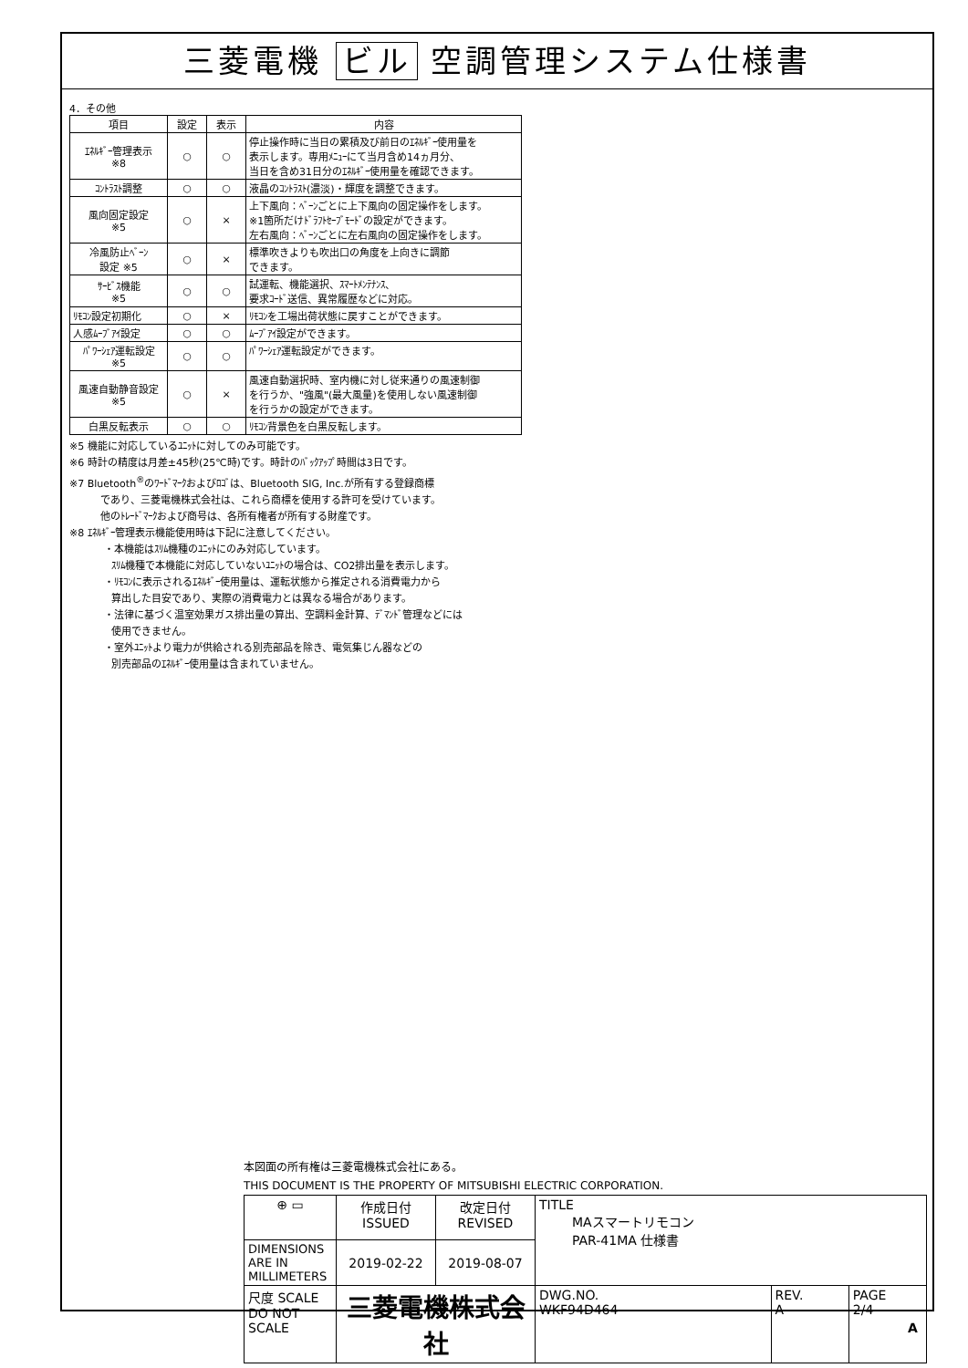三菱電機 ビル 空調管理システム仕様書
4．その他
| 項目 | 設定 | 表示 | 内容 |
| --- | --- | --- | --- |
| ｴﾈﾙｷﾞｰ管理表示 ※8 | ○ | ○ | 停止操作時に当日の累積及び前日のｴﾈﾙｷﾞｰ使用量を 表示します。専用ﾒﾆｭｰにて当月含め14ヵ月分、 当日を含め31日分のｴﾈﾙｷﾞｰ使用量を確認できます。 |
| ｺﾝﾄﾗｽﾄ調整 | ○ | ○ | 液晶のｺﾝﾄﾗｽﾄ(濃淡)・輝度を調整できます。 |
| 風向固定設定 ※5 | ○ | × | 上下風向：ﾍﾞｰﾝごとに上下風向の固定操作をします。 ※1箇所だけﾄﾞﾗﾌﾄｾｰﾌﾞﾓｰﾄﾞの設定ができます。 左右風向：ﾍﾞｰﾝごとに左右風向の固定操作をします。 |
| 冷風防止ﾍﾞｰﾝ 設定 ※5 | ○ | × | 標準吹きよりも吹出口の角度を上向きに調節 できます。 |
| ｻｰﾋﾞｽ機能 ※5 | ○ | ○ | 試運転、機能選択、ｽﾏｰﾄﾒﾝﾃﾅﾝｽ、 要求ｺｰﾄﾞ送信、異常履歴などに対応。 |
| ﾘﾓｺﾝ設定初期化 | ○ | × | ﾘﾓｺﾝを工場出荷状態に戻すことができます。 |
| 人感ﾑｰﾌﾞｱｲ設定 | ○ | ○ | ﾑｰﾌﾞｱｲ設定ができます。 |
| ﾊﾟﾜｰｼｪｱ運転設定 ※5 | ○ | ○ | ﾊﾟﾜｰｼｪｱ運転設定ができます。 |
| 風速自動静音設定 ※5 | ○ | × | 風速自動選択時、室内機に対し従来通りの風速制御 を行うか、"強風"(最大風量)を使用しない風速制御 を行うかの設定ができます。 |
| 白黒反転表示 | ○ | ○ | ﾘﾓｺﾝ背景色を白黒反転します。 |
※5 機能に対応しているﾕﾆｯﾄに対してのみ可能です。
※6 時計の精度は月差±45秒(25℃時)です。時計のﾊﾞｯｸｱｯﾌﾟ時間は3日です。
※7 Bluetooth<sup>®</sup>のﾜｰﾄﾞﾏｰｸおよびﾛｺﾞは、Bluetooth SIG, Inc.が所有する登録商標
であり、三菱電機株式会社は、これら商標を使用する許可を受けています。
他のﾄﾚｰﾄﾞﾏｰｸおよび商号は、各所有権者が所有する財産です。
※8 ｴﾈﾙｷﾞｰ管理表示機能使用時は下記に注意してください。
・本機能はｽﾘﾑ機種のﾕﾆｯﾄにのみ対応しています。
ｽﾘﾑ機種で本機能に対応していないﾕﾆｯﾄの場合は、CO2排出量を表示します。
・ﾘﾓｺﾝに表示されるｴﾈﾙｷﾞｰ使用量は、運転状態から推定される消費電力から
算出した目安であり、実際の消費電力とは異なる場合があります。
・法律に基づく温室効果ガス排出量の算出、空調料金計算、ﾃﾞﾏﾝﾄﾞ管理などには
使用できません。
・室外ﾕﾆｯﾄより電力が供給される別売部品を除き、電気集じん器などの
別売部品のｴﾈﾙｷﾞｰ使用量は含まれていません。
本図面の所有権は三菱電機株式会社にある。
THIS DOCUMENT IS THE PROPERTY OF MITSUBISHI ELECTRIC CORPORATION.
| ⊕ ▭ | 作成日付 ISSUED | 改定日付 REVISED | TITLE MAスマートリモコン PAR-41MA 仕様書 | | |
| DIMENSIONS ARE IN MILLIMETERS | 2019-02-22 | 2019-08-07 | | | |
| 尺度 SCALE DO NOT SCALE | 三菱電機株式会社 | | DWG.NO. WKF94D464 | REV. A | PAGE 2/4 |
A